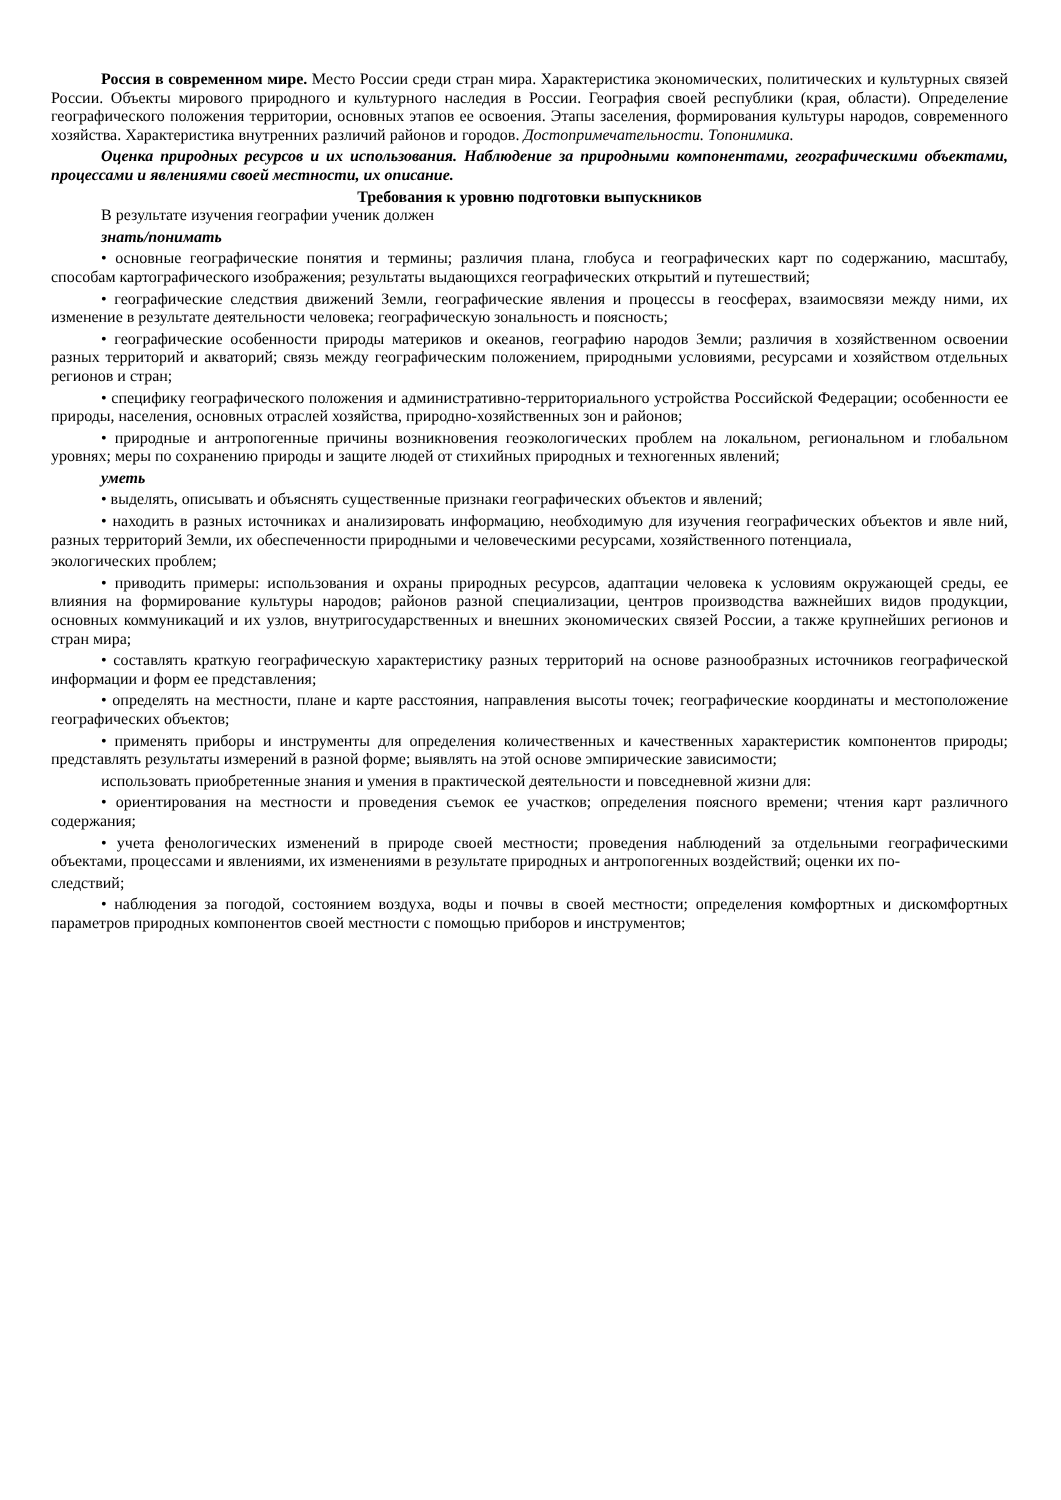Россия в современном мире. Место России среди стран мира. Характеристика экономических, политических и культурных связей России. Объекты мирового природного и культурного наследия в России. География своей республики (края, области). Определение географического положения территории, основных этапов ее освоения. Этапы заселения, формирования культуры народов, современного хозяйства. Характеристика внутренних различий районов и городов. Достопримечательности. Топонимика.
Оценка природных ресурсов и их использования. Наблюдение за природными компонентами, географическими объектами, процессами и явлениями своей местности, их описание.
Требования к уровню подготовки выпускников
В результате изучения географии ученик должен
знать/понимать
• основные географические понятия и термины; различия плана, глобуса и географических карт по содержанию, масштабу, способам картографического изображения; результаты выдающихся географических открытий и путешествий;
• географические следствия движений Земли, географические явления и процессы в геосферах, взаимосвязи между ними, их изменение в результате деятельности человека; географическую зональность и поясность;
• географические особенности природы материков и океанов, географию народов Земли; различия в хозяйственном освоении разных территорий и акваторий; связь между географическим положением, природными условиями, ресурсами и хозяйством отдельных регионов и стран;
• специфику географического положения и административно-территориального устройства Российской Федерации; особенности ее природы, населения, основных отраслей хозяйства, природно-хозяйственных зон и районов;
• природные и антропогенные причины возникновения геоэкологических проблем на локальном, региональном и глобальном уровнях; меры по сохранению природы и защите людей от стихийных природных и техногенных явлений;
уметь
• выделять, описывать и объяснять существенные признаки географических объектов и явлений;
• находить в разных источниках и анализировать информацию, необходимую для изучения географических объектов и явле ний, разных территорий Земли, их обеспеченности природными и человеческими ресурсами, хозяйственного потенциала,
экологических проблем;
• приводить примеры: использования и охраны природных ресурсов, адаптации человека к условиям окружающей среды, ее влияния на формирование культуры народов; районов разной специализации, центров производства важнейших видов продукции, основных коммуникаций и их узлов, внутригосударственных и внешних экономических связей России, а также крупнейших регионов и стран мира;
• составлять краткую географическую характеристику разных территорий на основе разнообразных источников географической информации и форм ее представления;
• определять на местности, плане и карте расстояния, направления высоты точек; географические координаты и местоположение географических объектов;
• применять приборы и инструменты для определения количественных и качественных характеристик компонентов природы; представлять результаты измерений в разной форме; выявлять на этой основе эмпирические зависимости;
использовать приобретенные знания и умения в практической деятельности и повседневной жизни для:
• ориентирования на местности и проведения съемок ее участков; определения поясного времени; чтения карт различного содержания;
• учета фенологических изменений в природе своей местности; проведения наблюдений за отдельными географическими объектами, процессами и явлениями, их изменениями в результате природных и антропогенных воздействий; оценки их по-
следствий;
• наблюдения за погодой, состоянием воздуха, воды и почвы в своей местности; определения комфортных и дискомфортных параметров природных компонентов своей местности с помощью приборов и инструментов;